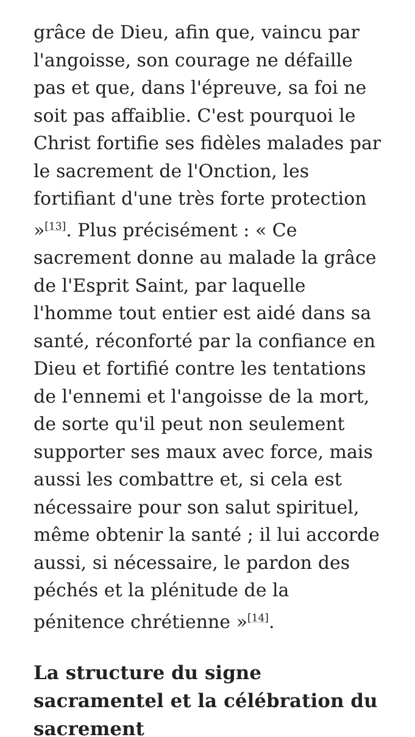grâce de Dieu, afin que, vaincu par l'angoisse, son courage ne défaille pas et que, dans l'épreuve, sa foi ne soit pas affaiblie. C'est pourquoi le Christ fortifie ses fidèles malades par le sacrement de l'Onction, les fortifiant d'une très forte protection »<sup>[13]</sup>. Plus précisément : « Ce sacrement donne au malade la grâce de l'Esprit Saint, par laquelle l'homme tout entier est aidé dans sa santé, réconforté par la confiance en Dieu et fortifié contre les tentations de l'ennemi et l'angoisse de la mort, de sorte qu'il peut non seulement supporter ses maux avec force, mais aussi les combattre et, si cela est nécessaire pour son salut spirituel, même obtenir la santé ; il lui accorde aussi, si nécessaire, le pardon des péchés et la plénitude de la pénitence chrétienne »<sup>[14]</sup>.
La structure du signe sacramentel et la célébration du sacrement